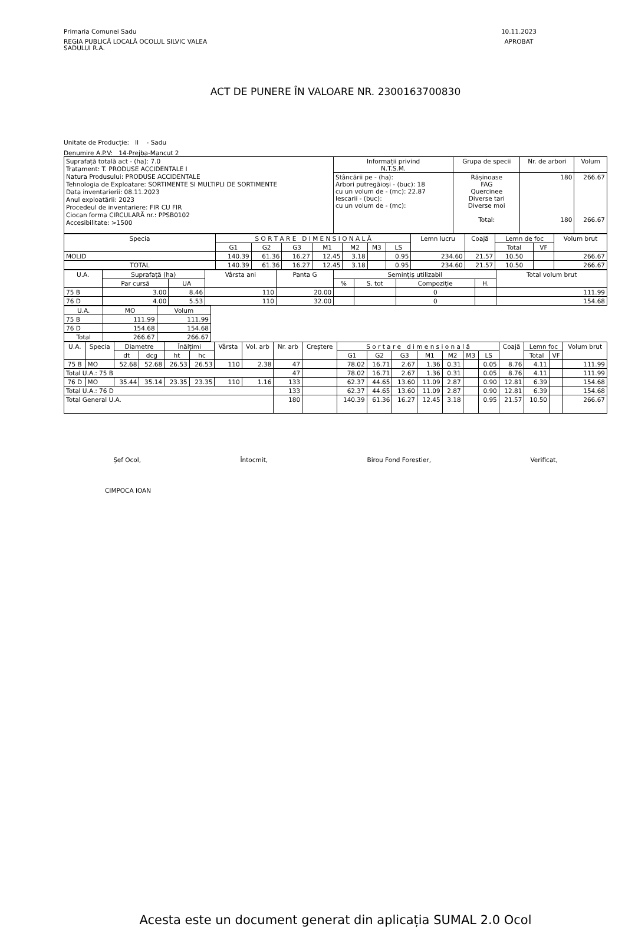Primaria Comunei Sadu
REGIA PUBLICĂ LOCALĂ OCOLUL SILVIC VALEA
SADULUI R.A.
10.11.2023
APROBAT
ACT DE PUNERE ÎN VALOARE NR. 2300163700830
Unitate de Producție: II - Sadu
Denumire A.P.V: 14-Prejba-Mancut 2
| Suprafață totală act - (ha): 7.0 Tratament: T. PRODUSE ACCIDENTALE I Natura Produsului: PRODUSE ACCIDENTALE Tehnologia de Exploatare: SORTIMENTE SI MULTIPLI DE SORTIMENTE Data inventarierii: 08.11.2023 Anul exploatării: 2023 Procedeul de inventariere: FIR CU FIR Ciocan forma CIRCULARĂ nr.: PPSB0102 Accesibilitate: >1500 | Informații privind N.T.S.M. | Grupa de specii | Nr. de arbori | Volum |
| | Stâncării pe - (ha): Arbori putregăioși - (buc): 18 cu un volum de - (mc): 22.87 Iescarii - (buc): cu un volum de - (mc): | Rășinoase FAG Quercinee Diverse tari Diverse moi Total: | 180 180 | 266.67 266.67 |
| Specia | S O R T A R E D I M E N S I O N A L Ă | | | | | | | Lemn lucru | Coajă | Lemn de foc | | Volum brut |
| --- | --- | --- | --- | --- | --- | --- | --- | --- | --- | --- | --- | --- |
| | G1 | G2 | G3 | M1 | M2 | M3 | LS | | | Total | VF | |
| MOLID | 140.39 | 61.36 | 16.27 | 12.45 | 3.18 | | 0.95 | 234.60 | 21.57 | 10.50 | | 266.67 |
| TOTAL | 140.39 | 61.36 | 16.27 | 12.45 | 3.18 | | 0.95 | 234.60 | 21.57 | 10.50 | | 266.67 |
| U.A. | Suprafață (ha) | | Vârsta ani | Panta G | Semințiș utilizabil | | | | Total volum brut |
| --- | --- | --- | --- | --- | --- | --- | --- | --- | --- |
| | Par cursă | UA | | | % | S. tot | Compoziție | H. | |
| 75 B | 3.00 | 8.46 | 110 | 20.00 | | | 0 | | 111.99 |
| 76 D | 4.00 | 5.53 | 110 | 32.00 | | | 0 | | 154.68 |
| U.A. | MO | Volum |
| --- | --- | --- |
| 75 B | 111.99 | 111.99 |
| 76 D | 154.68 | 154.68 |
| Total | 266.67 | 266.67 |
| U.A. | Specia | Diametre | | Înălțimi | | Vârsta | Vol. arb | Nr. arb | Creștere | S o r t a r e d i m e n s i o n a l ă | | | | | | | Coajă | Lemn foc | | Volum brut |
| --- | --- | --- | --- | --- | --- | --- | --- | --- | --- | --- | --- | --- | --- | --- | --- | --- | --- | --- | --- | --- |
| | | dt | dcg | ht | hc | | | | | G1 | G2 | G3 | M1 | M2 | M3 | LS | | Total | VF | |
| 75 B | MO | 52.68 | 52.68 | 26.53 | 26.53 | 110 | 2.38 | 47 | | 78.02 | 16.71 | 2.67 | 1.36 | 0.31 | | 0.05 | 8.76 | 4.11 | | 111.99 |
| Total U.A.: 75 B | | | | | | | | 47 | | 78.02 | 16.71 | 2.67 | 1.36 | 0.31 | | 0.05 | 8.76 | 4.11 | | 111.99 |
| 76 D | MO | 35.44 | 35.14 | 23.35 | 23.35 | 110 | 1.16 | 133 | | 62.37 | 44.65 | 13.60 | 11.09 | 2.87 | | 0.90 | 12.81 | 6.39 | | 154.68 |
| Total U.A.: 76 D | | | | | | | | 133 | | 62.37 | 44.65 | 13.60 | 11.09 | 2.87 | | 0.90 | 12.81 | 6.39 | | 154.68 |
| Total General U.A. | | | | | | | | 180 | | 140.39 | 61.36 | 16.27 | 12.45 | 3.18 | | 0.95 | 21.57 | 10.50 | | 266.67 |
Șef Ocol, Întocmit, Birou Fond Forestier, Verificat,
CIMPOCA IOAN
Acesta este un document generat din aplicația SUMAL 2.0 Ocol